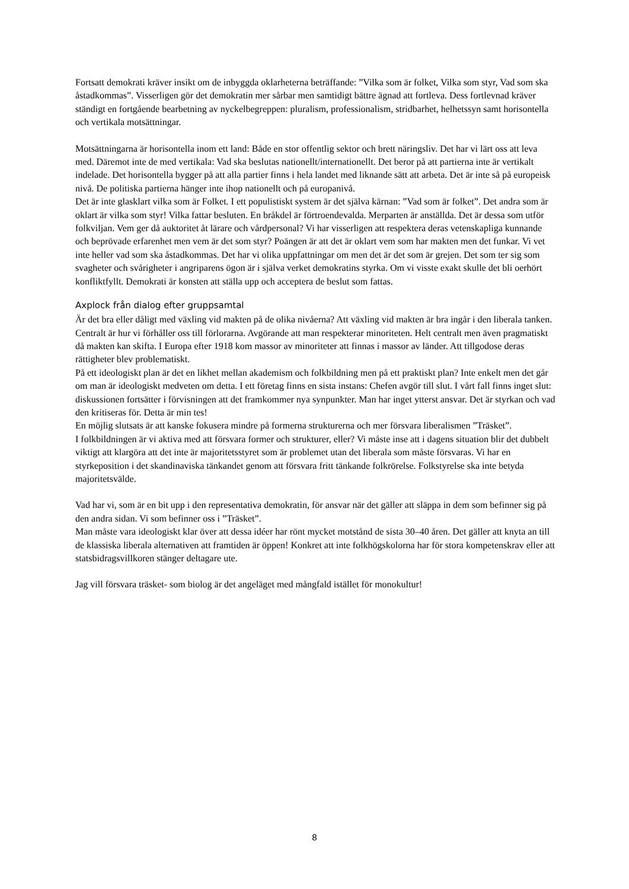Fortsatt demokrati kräver insikt om de inbyggda oklarheterna beträffande: ”Vilka som är folket, Vilka som styr, Vad som ska åstadkommas”. Visserligen gör det demokratin mer sårbar men samtidigt bättre ägnad att fortleva. Dess fortlevnad kräver ständigt en fortgående bearbetning av nyckelbegreppen: pluralism, professionalism, stridbarhet, helhetssyn samt horisontella och vertikala motsättningar.
Motsättningarna är horisontella inom ett land: Både en stor offentlig sektor och brett näringsliv. Det har vi lärt oss att leva med. Däremot inte de med vertikala: Vad ska beslutas nationellt/internationellt. Det beror på att partierna inte är vertikalt indelade. Det horisontella bygger på att alla partier finns i hela landet med liknande sätt att arbeta. Det är inte så på europeisk nivå. De politiska partierna hänger inte ihop nationellt och på europanivå.
Det är inte glasklart vilka som är Folket. I ett populistiskt system är det själva kärnan: ”Vad som är folket”. Det andra som är oklart är vilka som styr! Vilka fattar besluten. En bråkdel är förtroendevalda. Merparten är anställda. Det är dessa som utför folkviljan. Vem ger då auktoritet åt lärare och vårdpersonal? Vi har visserligen att respektera deras vetenskapliga kunnande och beprövade erfarenhet men vem är det som styr? Poängen är att det är oklart vem som har makten men det funkar. Vi vet inte heller vad som ska åstadkommas. Det har vi olika uppfattningar om men det är det som är grejen. Det som ter sig som svagheter och svårigheter i angriparens ögon är i själva verket demokratins styrka. Om vi visste exakt skulle det bli oerhört konfliktfyllt. Demokrati är konsten att ställa upp och acceptera de beslut som fattas.
Axplock från dialog efter gruppsamtal
Är det bra eller dåligt med växling vid makten på de olika nivåerna? Att växling vid makten är bra ingår i den liberala tanken.
Centralt är hur vi förhåller oss till förlorarna. Avgörande att man respekterar minoriteten. Helt centralt men även pragmatiskt då makten kan skifta. I Europa efter 1918 kom massor av minoriteter att finnas i massor av länder. Att tillgodose deras rättigheter blev problematiskt.
På ett ideologiskt plan är det en likhet mellan akademism och folkbildning men på ett praktiskt plan? Inte enkelt men det går om man är ideologiskt medveten om detta. I ett företag finns en sista instans: Chefen avgör till slut. I vårt fall finns inget slut: diskussionen fortsätter i förvisningen att det framkommer nya synpunkter. Man har inget ytterst ansvar. Det är styrkan och vad den kritiseras för. Detta är min tes!
En möjlig slutsats är att kanske fokusera mindre på formerna strukturerna och mer försvara liberalismen ”Träsket”.
I folkbildningen är vi aktiva med att försvara former och strukturer, eller? Vi måste inse att i dagens situation blir det dubbelt viktigt att klargöra att det inte är majoritetsstyret som är problemet utan det liberala som måste försvaras. Vi har en styrkeposition i det skandinaviska tänkandet genom att försvara fritt tänkande folkrörelse. Folkstyrelse ska inte betyda majoritetsvälde.
Vad har vi, som är en bit upp i den representativa demokratin, för ansvar när det gäller att släppa in dem som befinner sig på den andra sidan. Vi som befinner oss i ”Träsket”.
Man måste vara ideologiskt klar över att dessa idéer har rönt mycket motstånd de sista 30–40 åren. Det gäller att knyta an till de klassiska liberala alternativen att framtiden är öppen! Konkret att inte folkhögskolorna har för stora kompetenskrav eller att statsbidragsvillkoren stänger deltagare ute.
Jag vill försvara träsket- som biolog är det angeläget med mångfald istället för monokultur!
8